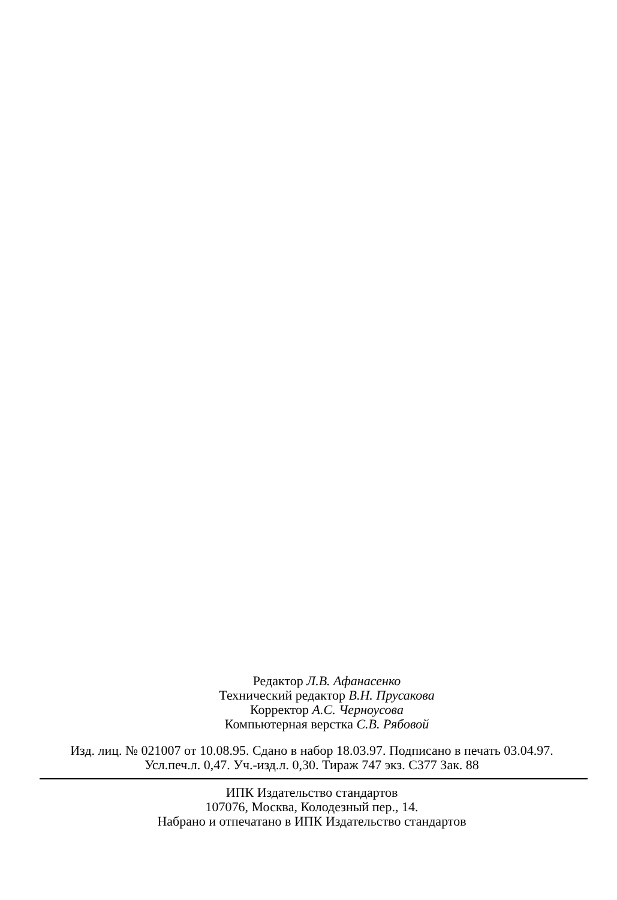Редактор Л.В. Афанасенко
Технический редактор В.Н. Прусакова
Корректор А.С. Черноусова
Компьютерная верстка С.В. Рябовой
Изд. лиц. № 021007 от 10.08.95. Сдано в набор 18.03.97. Подписано в печать 03.04.97.
Усл.печ.л. 0,47. Уч.-изд.л. 0,30. Тираж 747 экз. С377 Зак. 88
ИПК Издательство стандартов
107076, Москва, Колодезный пер., 14.
Набрано и отпечатано в ИПК Издательство стандартов